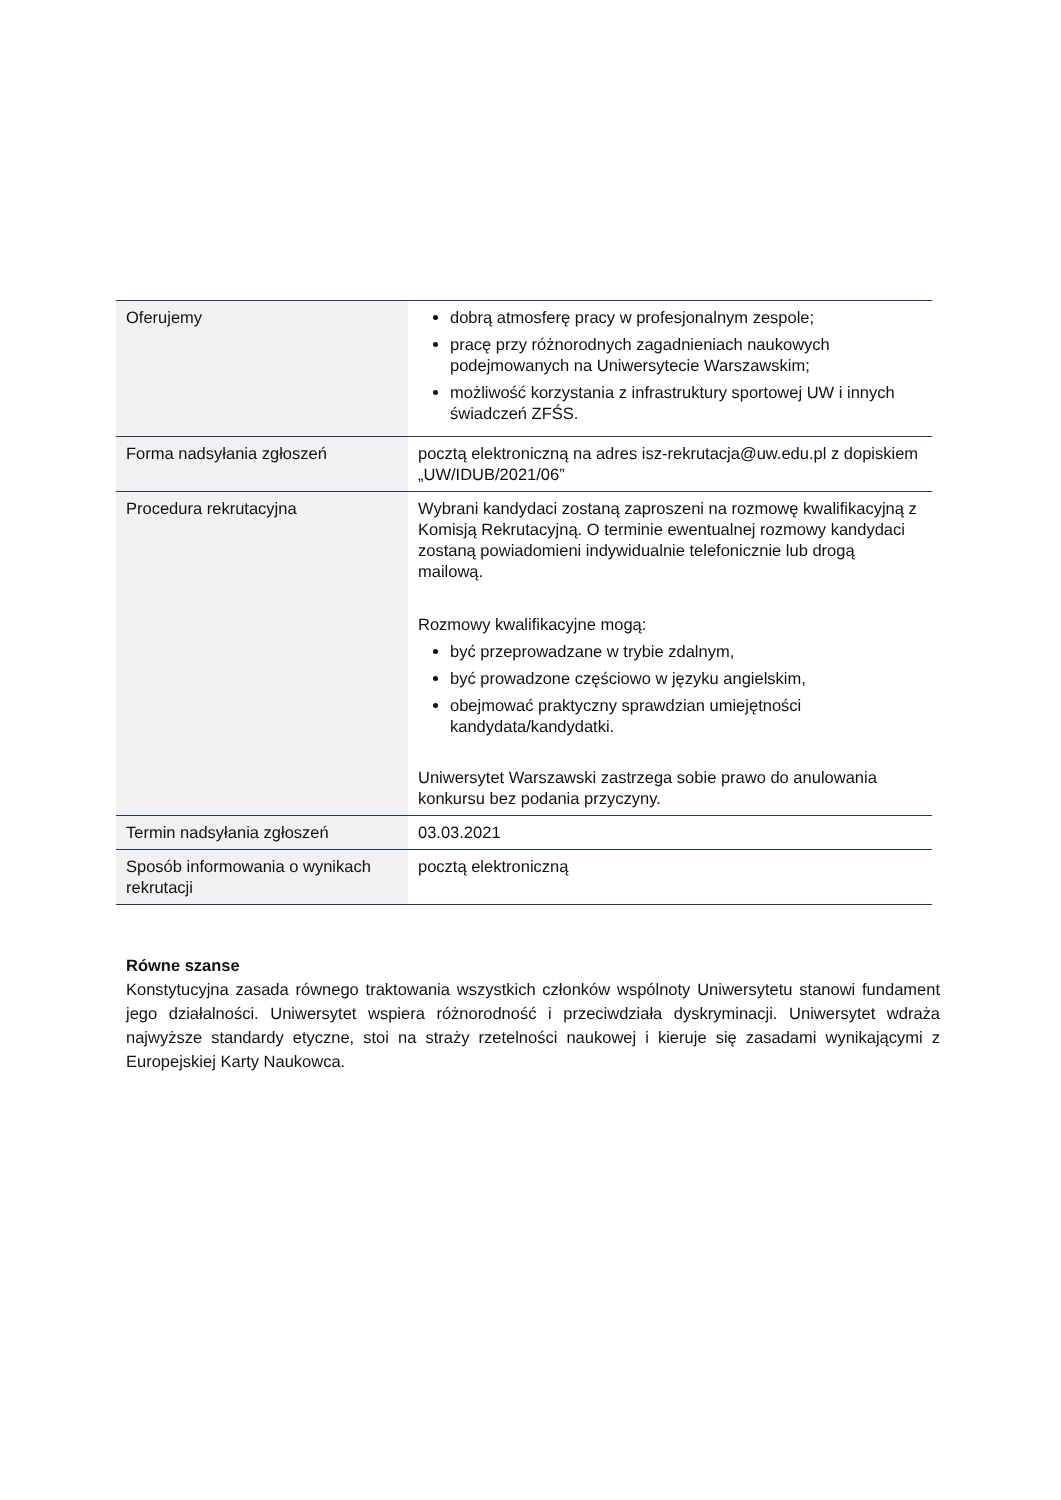| Oferujemy | dobrą atmosferę pracy w profesjonalnym zespole; pracę przy różnorodnych zagadnieniach naukowych podejmowanych na Uniwersytecie Warszawskim; możliwość korzystania z infrastruktury sportowej UW i innych świadczeń ZFŚS. |
| Forma nadsyłania zgłoszeń | pocztą elektroniczną na adres isz-rekrutacja@uw.edu.pl z dopiskiem „UW/IDUB/2021/06” |
| Procedura rekrutacyjna | Wybrani kandydaci zostaną zaproszeni na rozmowę kwalifikacyjną z Komisją Rekrutacyjną. O terminie ewentualnej rozmowy kandydaci zostaną powiadomieni indywidualnie telefonicznie lub drogą mailową. Rozmowy kwalifikacyjne mogą: być przeprowadzane w trybie zdalnym, być prowadzone częściowo w języku angielskim, obejmować praktyczny sprawdzian umiejętności kandydata/kandydatki. Uniwersytet Warszawski zastrzega sobie prawo do anulowania konkursu bez podania przyczyny. |
| Termin nadsyłania zgłoszeń | 03.03.2021 |
| Sposób informowania o wynikach rekrutacji | pocztą elektroniczną |
Równe szanse
Konstytucyjna zasada równego traktowania wszystkich członków wspólnoty Uniwersytetu stanowi fundament jego działalności. Uniwersytet wspiera różnorodność i przeciwdziała dyskryminacji. Uniwersytet wdraża najwyższe standardy etyczne, stoi na straży rzetelności naukowej i kieruje się zasadami wynikającymi z Europejskiej Karty Naukowca.